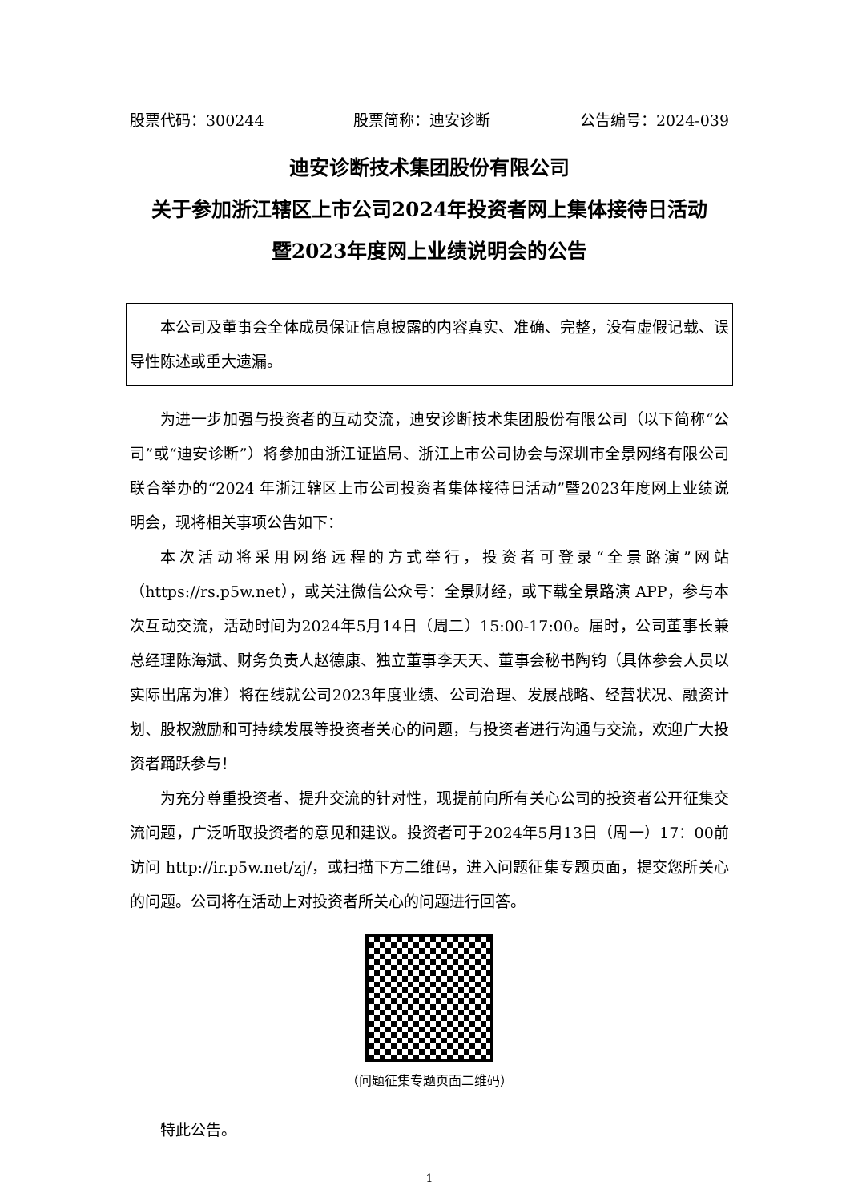股票代码：300244 股票简称：迪安诊断 公告编号：2024-039
迪安诊断技术集团股份有限公司
关于参加浙江辖区上市公司2024年投资者网上集体接待日活动
暨2023年度网上业绩说明会的公告
本公司及董事会全体成员保证信息披露的内容真实、准确、完整，没有虚假记载、误导性陈述或重大遗漏。
为进一步加强与投资者的互动交流，迪安诊断技术集团股份有限公司（以下简称“公司”或“迪安诊断”）将参加由浙江证监局、浙江上市公司协会与深圳市全景网络有限公司联合举办的“2024 年浙江辖区上市公司投资者集体接待日活动”暨2023年度网上业绩说明会，现将相关事项公告如下：
本次活动将采用网络远程的方式举行，投资者可登录“全景路演”网站（https://rs.p5w.net），或关注微信公众号：全景财经，或下载全景路演 APP，参与本次互动交流，活动时间为2024年5月14日（周二）15:00-17:00。届时，公司董事长兼总经理陈海斌、财务负责人赵德康、独立董事李天天、董事会秘书陶钧（具体参会人员以实际出席为准）将在线就公司2023年度业绩、公司治理、发展战略、经营状况、融资计划、股权激励和可持续发展等投资者关心的问题，与投资者进行沟通与交流，欢迎广大投资者踊跃参与！
为充分尊重投资者、提升交流的针对性，现提前向所有关心公司的投资者公开征集交流问题，广泛听取投资者的意见和建议。投资者可于2024年5月13日（周一）17：00前访问 http://ir.p5w.net/zj/，或扫描下方二维码，进入问题征集专题页面，提交您所关心的问题。公司将在活动上对投资者所关心的问题进行回答。
（问题征集专题页面二维码）
特此公告。
1